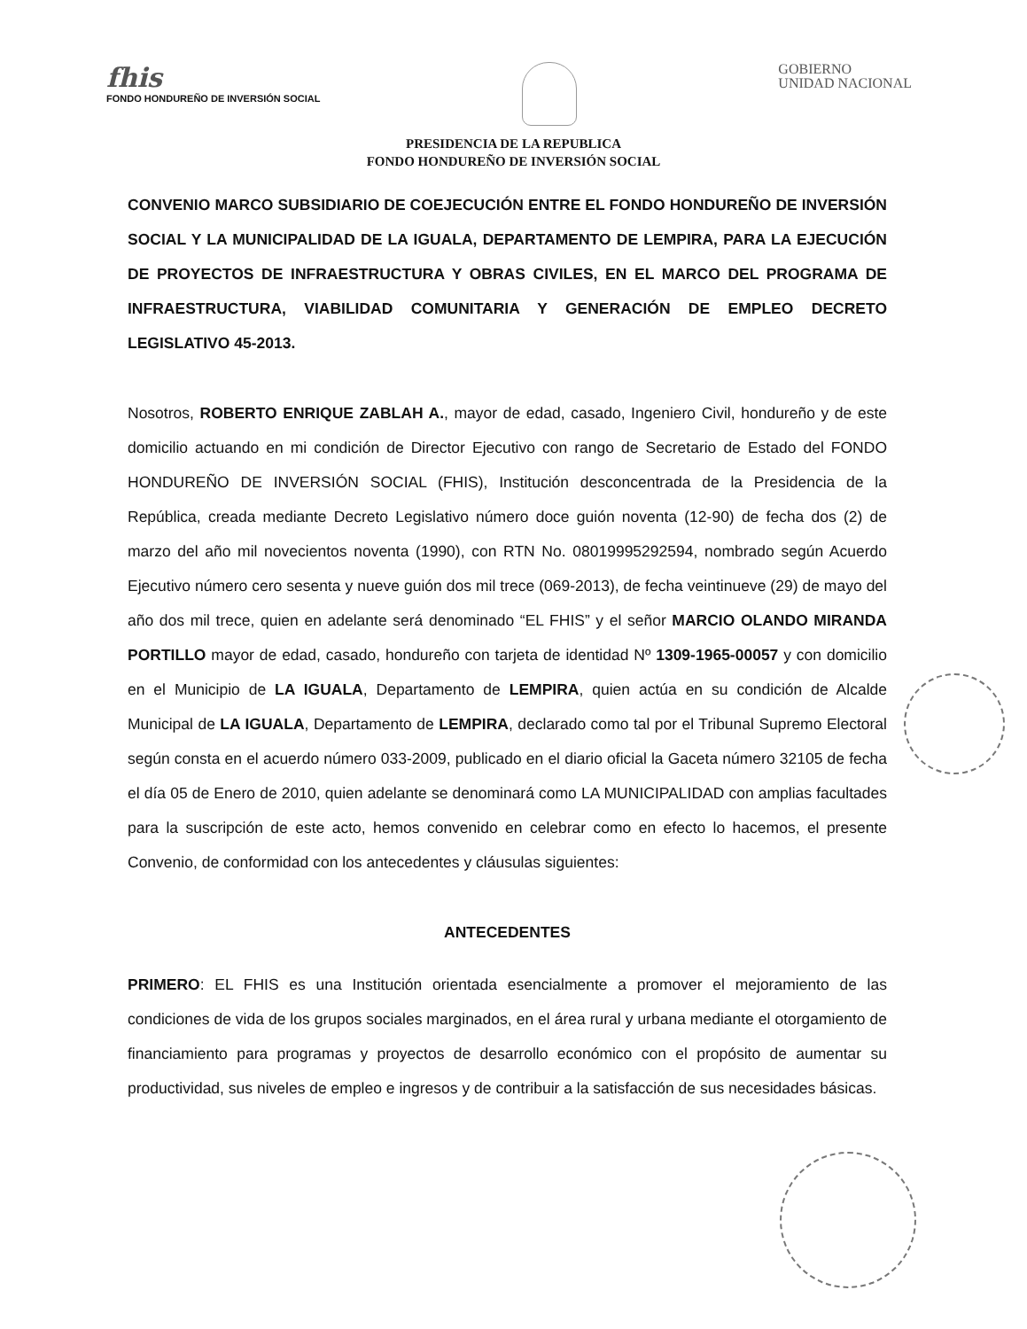fhis
FONDO HONDUREÑO DE INVERSIÓN SOCIAL
GOBIERNO
UNIDAD NACIONAL
PRESIDENCIA DE LA REPUBLICA
FONDO HONDUREÑO DE INVERSIÓN SOCIAL
CONVENIO MARCO SUBSIDIARIO DE COEJECUCIÓN ENTRE EL FONDO HONDUREÑO DE INVERSIÓN SOCIAL Y LA MUNICIPALIDAD DE LA IGUALA, DEPARTAMENTO DE LEMPIRA, PARA LA EJECUCIÓN DE PROYECTOS DE INFRAESTRUCTURA Y OBRAS CIVILES, EN EL MARCO DEL PROGRAMA DE INFRAESTRUCTURA, VIABILIDAD COMUNITARIA Y GENERACIÓN DE EMPLEO DECRETO LEGISLATIVO 45-2013.
Nosotros, ROBERTO ENRIQUE ZABLAH A., mayor de edad, casado, Ingeniero Civil, hondureño y de este domicilio actuando en mi condición de Director Ejecutivo con rango de Secretario de Estado del FONDO HONDUREÑO DE INVERSIÓN SOCIAL (FHIS), Institución desconcentrada de la Presidencia de la República, creada mediante Decreto Legislativo número doce guión noventa (12-90) de fecha dos (2) de marzo del año mil novecientos noventa (1990), con RTN No. 08019995292594, nombrado según Acuerdo Ejecutivo número cero sesenta y nueve guión dos mil trece (069-2013), de fecha veintinueve (29) de mayo del año dos mil trece, quien en adelante será denominado “EL FHIS” y el señor MARCIO OLANDO MIRANDA PORTILLO mayor de edad, casado, hondureño con tarjeta de identidad Nº 1309-1965-00057 y con domicilio en el Municipio de LA IGUALA, Departamento de LEMPIRA, quien actúa en su condición de Alcalde Municipal de LA IGUALA, Departamento de LEMPIRA, declarado como tal por el Tribunal Supremo Electoral según consta en el acuerdo número 033-2009, publicado en el diario oficial la Gaceta número 32105 de fecha el día 05 de Enero de 2010, quien adelante se denominará como LA MUNICIPALIDAD con amplias facultades para la suscripción de este acto, hemos convenido en celebrar como en efecto lo hacemos, el presente Convenio, de conformidad con los antecedentes y cláusulas siguientes:
ANTECEDENTES
PRIMERO: EL FHIS es una Institución orientada esencialmente a promover el mejoramiento de las condiciones de vida de los grupos sociales marginados, en el área rural y urbana mediante el otorgamiento de financiamiento para programas y proyectos de desarrollo económico con el propósito de aumentar su productividad, sus niveles de empleo e ingresos y de contribuir a la satisfacción de sus necesidades básicas.